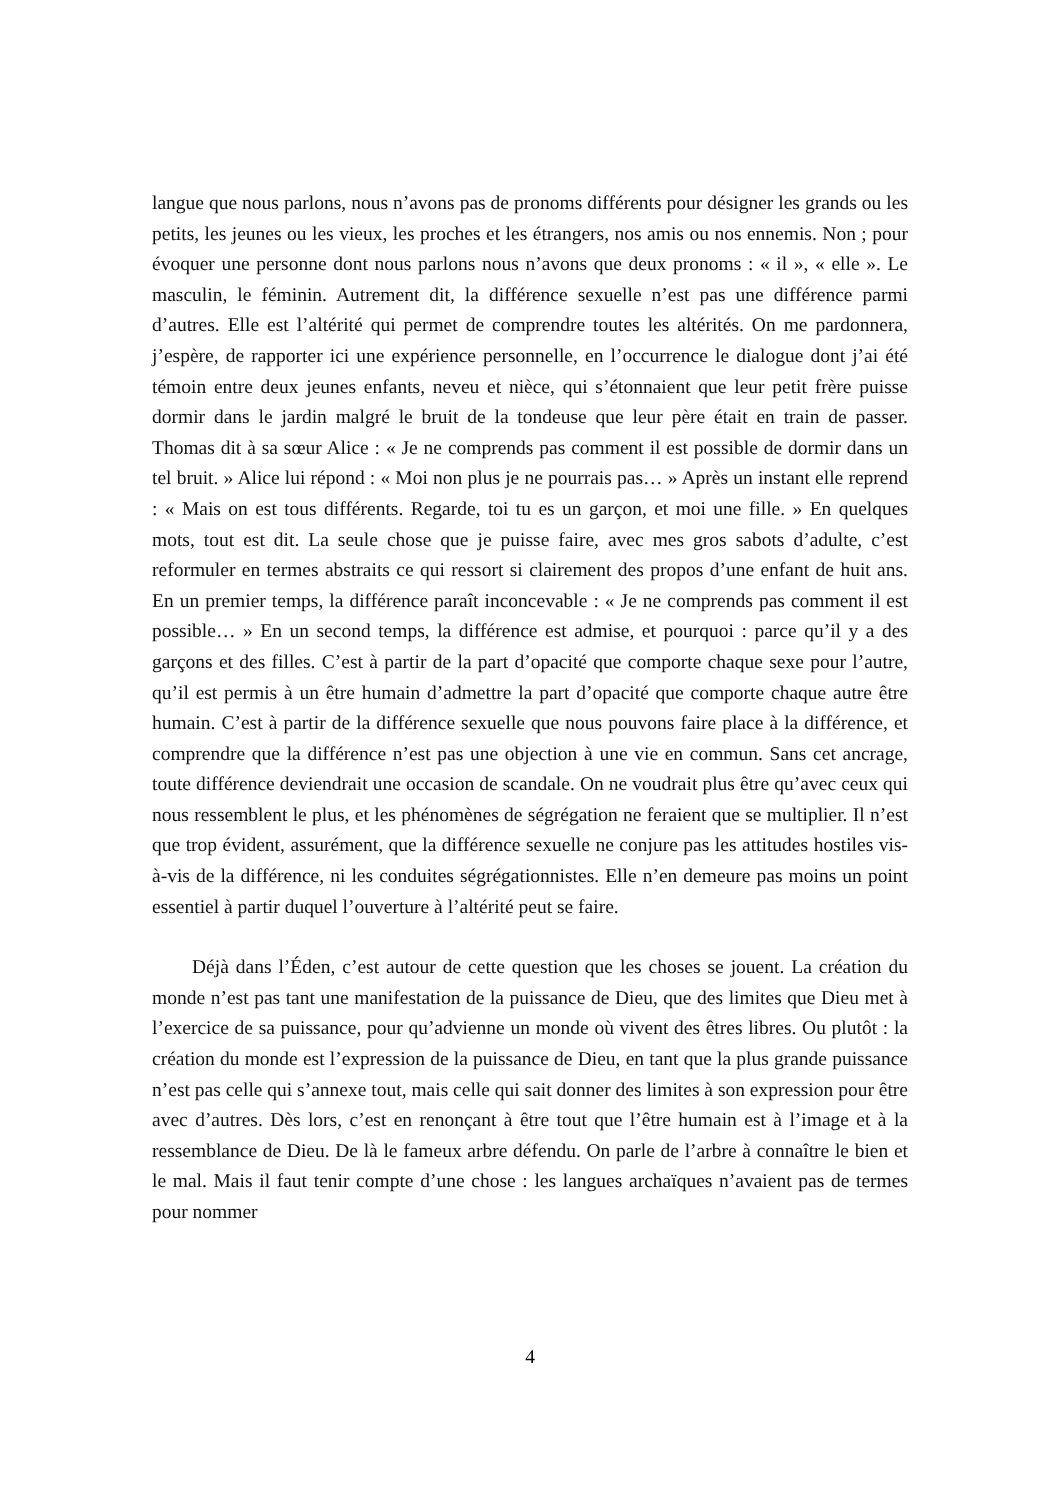langue que nous parlons, nous n’avons pas de pronoms différents pour désigner les grands ou les petits, les jeunes ou les vieux, les proches et les étrangers, nos amis ou nos ennemis. Non ; pour évoquer une personne dont nous parlons nous n’avons que deux pronoms : « il », « elle ». Le masculin, le féminin. Autrement dit, la différence sexuelle n’est pas une différence parmi d’autres. Elle est l’altérité qui permet de comprendre toutes les altérités. On me pardonnera, j’espère, de rapporter ici une expérience personnelle, en l’occurrence le dialogue dont j’ai été témoin entre deux jeunes enfants, neveu et nièce, qui s’étonnaient que leur petit frère puisse dormir dans le jardin malgré le bruit de la tondeuse que leur père était en train de passer. Thomas dit à sa sœur Alice : « Je ne comprends pas comment il est possible de dormir dans un tel bruit. » Alice lui répond : « Moi non plus je ne pourrais pas… » Après un instant elle reprend : « Mais on est tous différents. Regarde, toi tu es un garçon, et moi une fille. » En quelques mots, tout est dit. La seule chose que je puisse faire, avec mes gros sabots d’adulte, c’est reformuler en termes abstraits ce qui ressort si clairement des propos d’une enfant de huit ans. En un premier temps, la différence paraît inconcevable : « Je ne comprends pas comment il est possible… » En un second temps, la différence est admise, et pourquoi : parce qu’il y a des garçons et des filles. C’est à partir de la part d’opacité que comporte chaque sexe pour l’autre, qu’il est permis à un être humain d’admettre la part d’opacité que comporte chaque autre être humain. C’est à partir de la différence sexuelle que nous pouvons faire place à la différence, et comprendre que la différence n’est pas une objection à une vie en commun. Sans cet ancrage, toute différence deviendrait une occasion de scandale. On ne voudrait plus être qu’avec ceux qui nous ressemblent le plus, et les phénomènes de ségrégation ne feraient que se multiplier. Il n’est que trop évident, assurément, que la différence sexuelle ne conjure pas les attitudes hostiles vis-à-vis de la différence, ni les conduites ségrégationnistes. Elle n’en demeure pas moins un point essentiel à partir duquel l’ouverture à l’altérité peut se faire.
Déjà dans l’Éden, c’est autour de cette question que les choses se jouent. La création du monde n’est pas tant une manifestation de la puissance de Dieu, que des limites que Dieu met à l’exercice de sa puissance, pour qu’advienne un monde où vivent des êtres libres. Ou plutôt : la création du monde est l’expression de la puissance de Dieu, en tant que la plus grande puissance n’est pas celle qui s’annexe tout, mais celle qui sait donner des limites à son expression pour être avec d’autres. Dès lors, c’est en renonçant à être tout que l’être humain est à l’image et à la ressemblance de Dieu. De là le fameux arbre défendu. On parle de l’arbre à connaître le bien et le mal. Mais il faut tenir compte d’une chose : les langues archaïques n’avaient pas de termes pour nommer
4